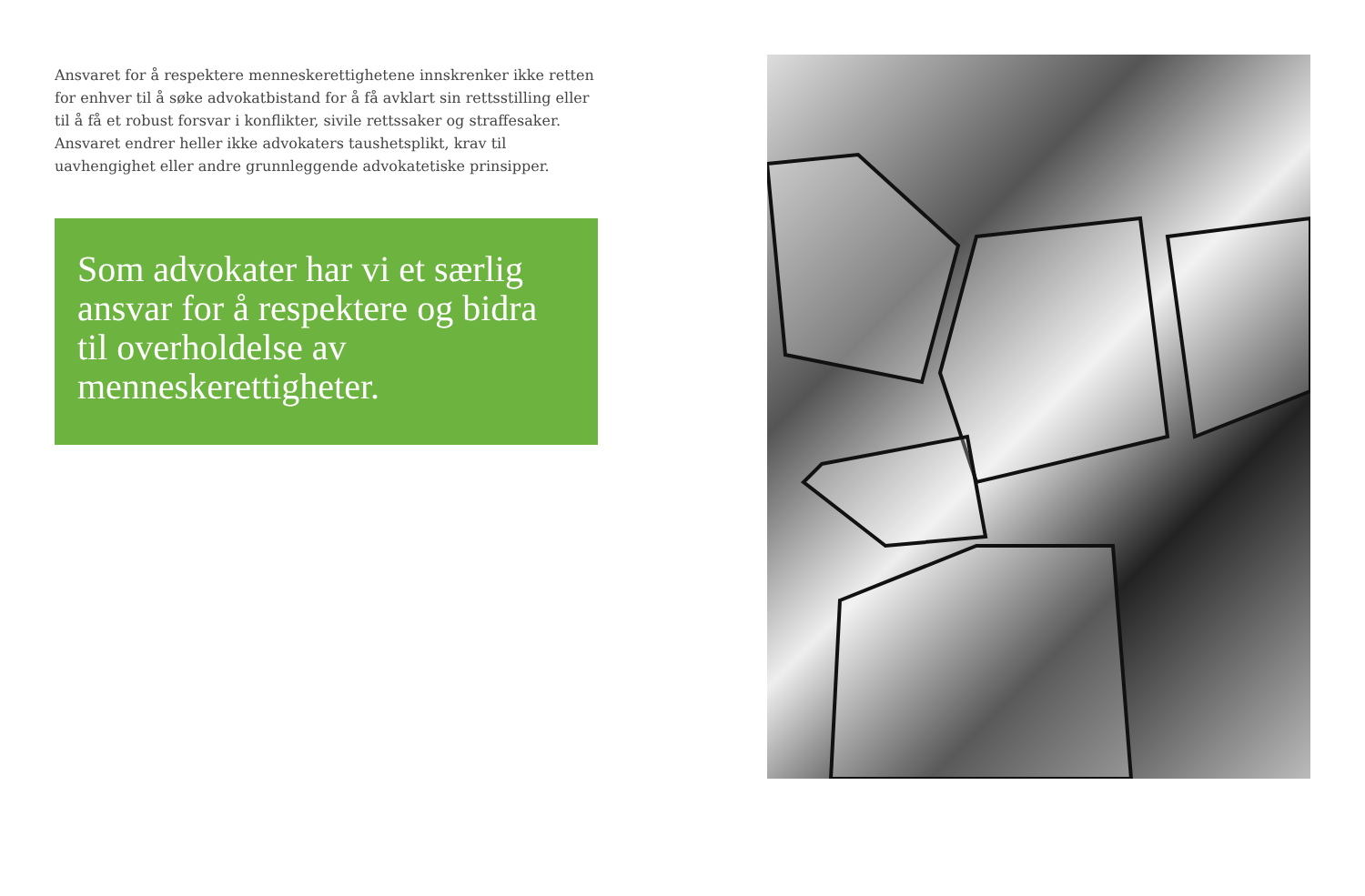Ansvaret for å respektere menneskerettighetene innskrenker ikke retten for enhver til å søke advokatbistand for å få avklart sin rettsstilling eller til å få et robust forsvar i konflikter, sivile rettssaker og straffesaker. Ansvaret endrer heller ikke advokaters taushetsplikt, krav til uavhengighet eller andre grunnleggende advokatetiske prinsipper.
Som advokater har vi et særlig ansvar for å respektere og bidra til overholdelse av menneskerettigheter.